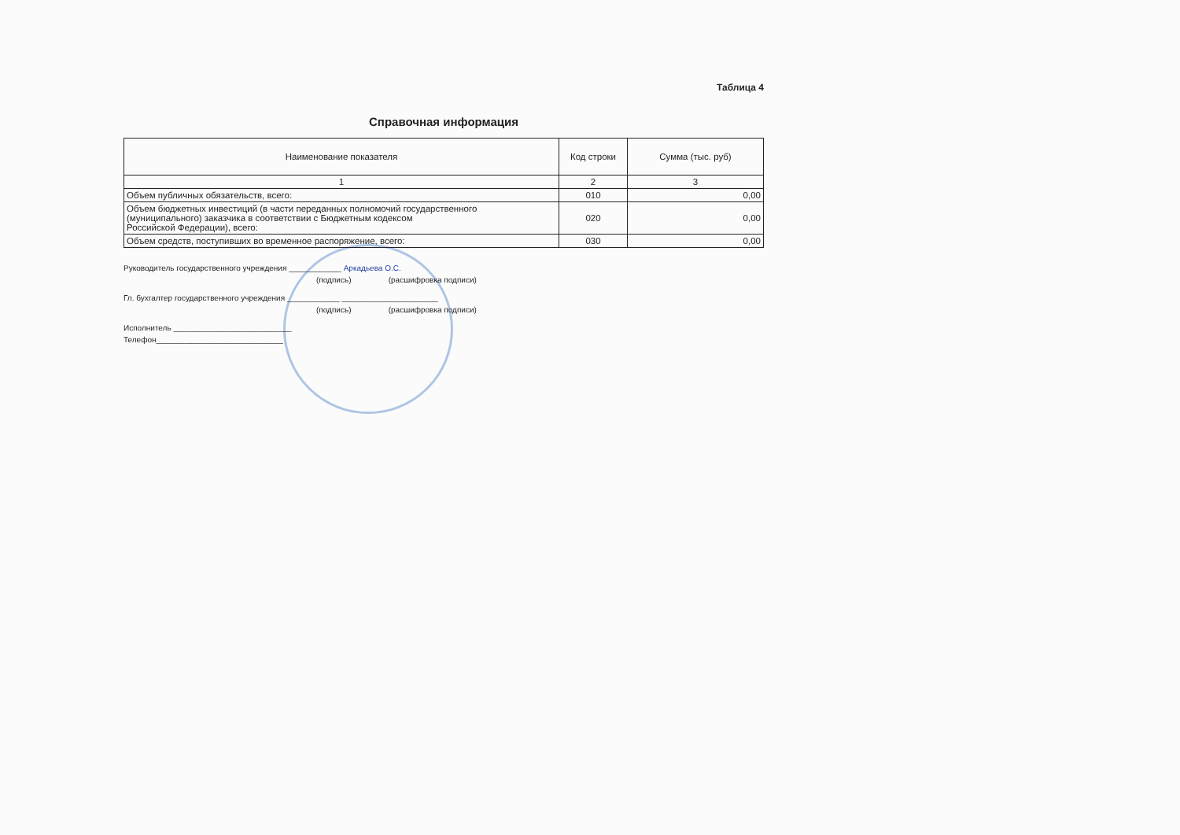Таблица 4
Справочная информация
| Наименование показателя | Код строки | Сумма (тыс. руб) |
| --- | --- | --- |
| 1 | 2 | 3 |
| Объем публичных обязательств, всего: | 010 | 0,00 |
| Объем бюджетных инвестиций (в части переданных полномочий государственного (муниципального) заказчика в соответствии с Бюджетным кодексом Российской Федерации), всего: | 020 | 0,00 |
| Объем средств, поступивших во временное распоряжение, всего: | 030 | 0,00 |
Руководитель государственного учреждения ____________ Аркадьева О.С.
(подпись) (расшифровка подписи)
Гл. бухгалтер государственного учреждения ____________ ______________________
(подпись) (расшифровка подписи)
Исполнитель ___________________________
Телефон_____________________________